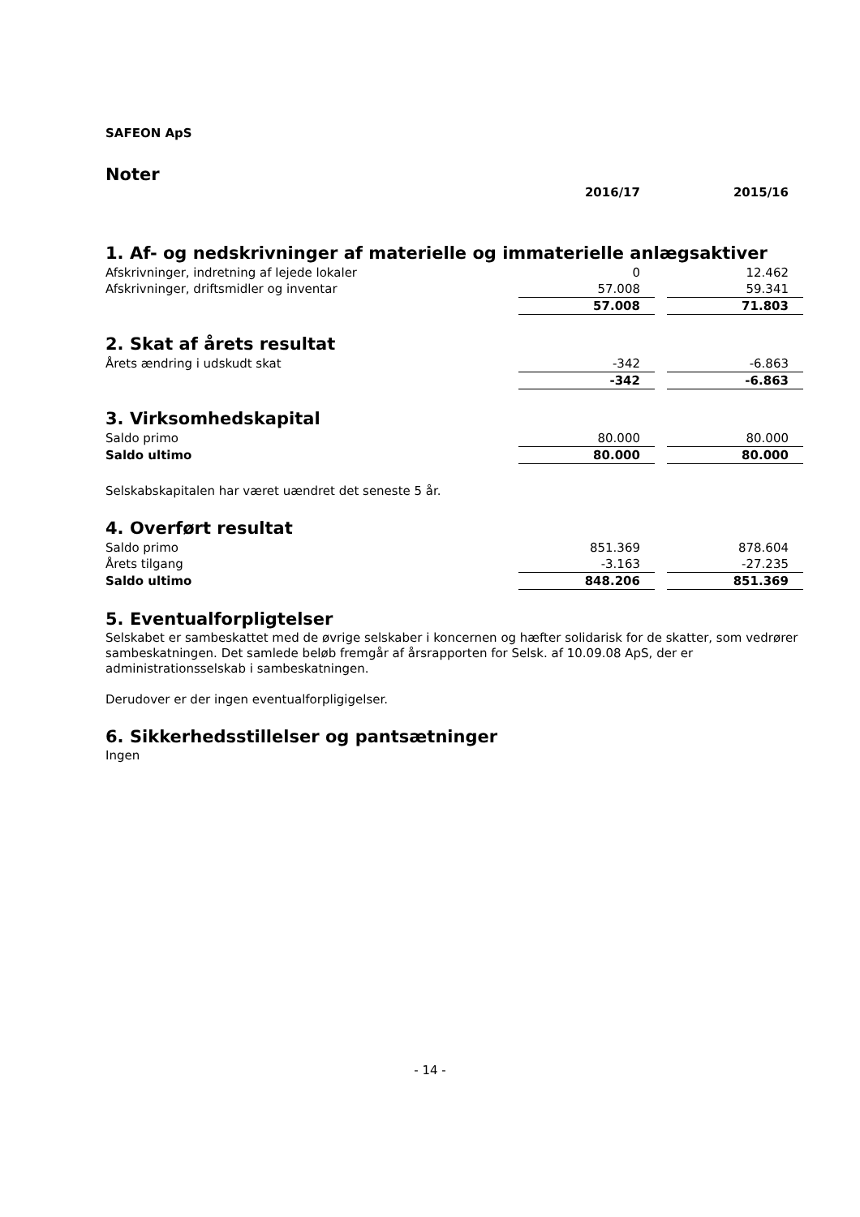SAFEON ApS
Noter
| | 2016/17 | | 2015/16 |
1. Af- og nedskrivninger af materielle og immaterielle anlægsaktiver
| Afskrivninger, indretning af lejede lokaler | 0 | | 12.462 |
| Afskrivninger, driftsmidler og inventar | 57.008 | | 59.341 |
| | 57.008 | | 71.803 |
2. Skat af årets resultat
| Årets ændring i udskudt skat | -342 | | -6.863 |
| | -342 | | -6.863 |
3. Virksomhedskapital
| Saldo primo | 80.000 | | 80.000 |
| Saldo ultimo | 80.000 | | 80.000 |
Selskabskapitalen har været uændret det seneste 5 år.
4. Overført resultat
| Saldo primo | 851.369 | | 878.604 |
| Årets tilgang | -3.163 | | -27.235 |
| Saldo ultimo | 848.206 | | 851.369 |
5. Eventualforpligtelser
Selskabet er sambeskattet med de øvrige selskaber i koncernen og hæfter solidarisk for de skatter, som vedrører sambeskatningen. Det samlede beløb fremgår af årsrapporten for Selsk. af 10.09.08 ApS, der er administrationsselskab i sambeskatningen.
Derudover er der ingen eventualforpligigelser.
6. Sikkerhedsstillelser og pantsætninger
Ingen
- 14 -